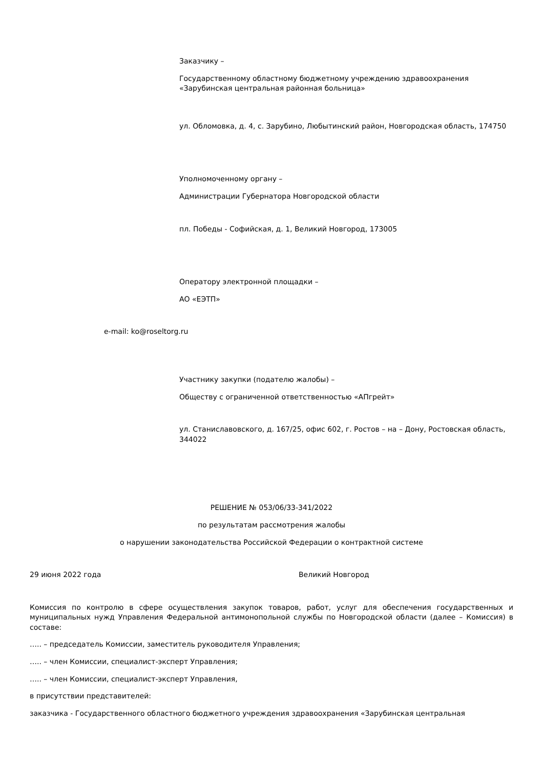Заказчику –
Государственному областному бюджетному учреждению здравоохранения «Зарубинская центральная районная больница»
ул. Обломовка, д. 4, с. Зарубино, Любытинский район, Новгородская область, 174750
Уполномоченному органу –
Администрации Губернатора Новгородской области
пл. Победы - Софийская, д. 1, Великий Новгород, 173005
Оператору электронной площадки –
АО «ЕЭТП»
e-mail: ko@roseltorg.ru
Участнику закупки (подателю жалобы) –
Обществу с ограниченной ответственностью «АПгрейт»
ул. Станиславовского, д. 167/25, офис 602, г. Ростов – на – Дону, Ростовская область, 344022
РЕШЕНИЕ № 053/06/33-341/2022
по результатам рассмотрения жалобы
о нарушении законодательства Российской Федерации о контрактной системе
29 июня 2022 года Великий Новгород
Комиссия по контролю в сфере осуществления закупок товаров, работ, услуг для обеспечения государственных и муниципальных нужд Управления Федеральной антимонопольной службы по Новгородской области (далее – Комиссия) в составе:
….. – председатель Комиссии, заместитель руководителя Управления;
….. – член Комиссии, специалист-эксперт Управления;
….. – член Комиссии, специалист-эксперт Управления,
в присутствии представителей:
заказчика - Государственного областного бюджетного учреждения здравоохранения «Зарубинская центральная